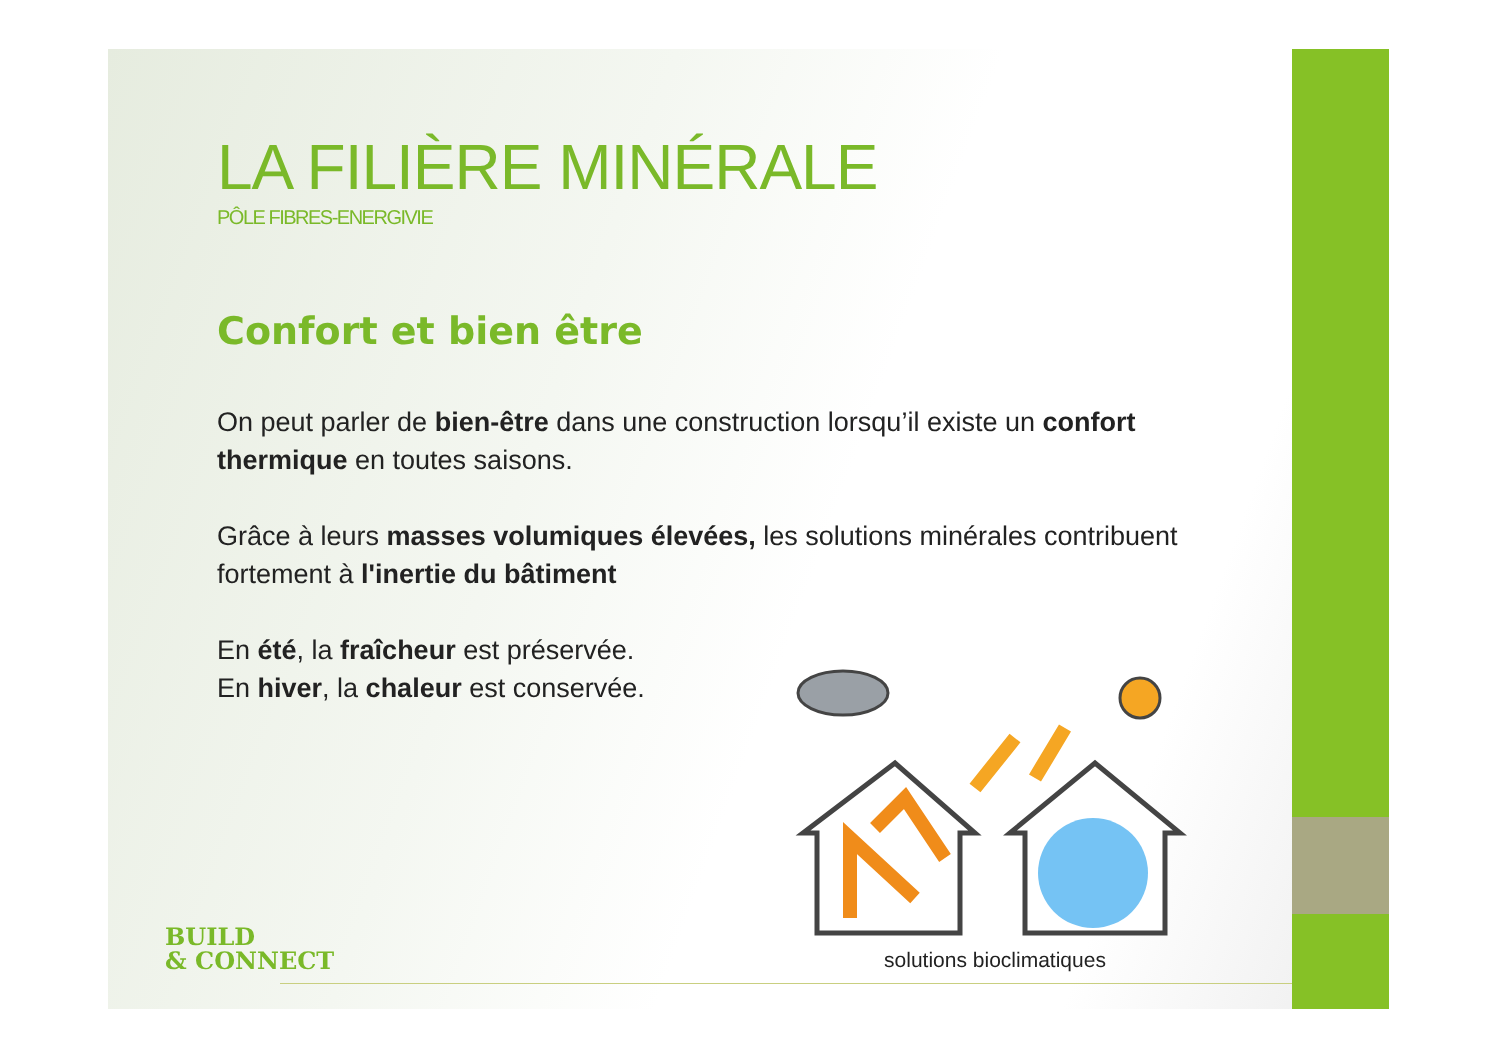LA FILIÈRE MINÉRALE
PÔLE FIBRES-ENERGIVIE
Confort et bien être
On peut parler de bien-être dans une construction lorsqu’il existe un confort thermique en toutes saisons.
Grâce à leurs masses volumiques élevées, les solutions minérales contribuent fortement à l'inertie du bâtiment
En été, la fraîcheur est préservée.
En hiver, la chaleur est conservée.
solutions bioclimatiques
BUILD
& CONNECT